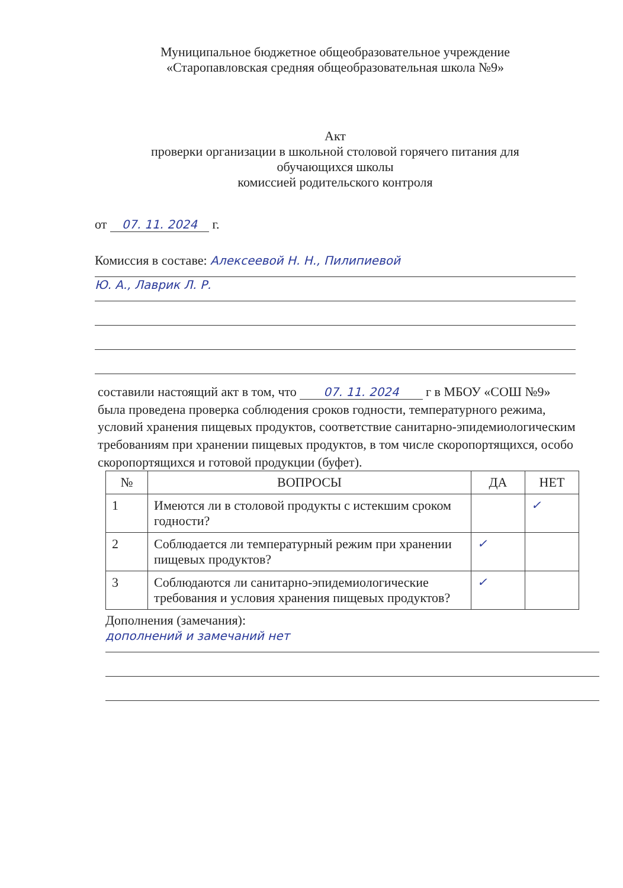Муниципальное бюджетное общеобразовательное учреждение
«Старопавловская средняя общеобразовательная школа №9»
Акт
проверки организации в школьной столовой горячего питания для
обучающихся школы
комиссией родительского контроля
от 07. 11. 2024 г.
Комиссия в составе: Алексеевой Н. Н., Пилипиевой
Ю. А., Лаврик Л. Р.
составили настоящий акт в том, что 07. 11. 2024 г в МБОУ «СОШ №9» была проведена проверка соблюдения сроков годности, температурного режима, условий хранения пищевых продуктов, соответствие санитарно-эпидемиологическим требованиям при хранении пищевых продуктов, в том числе скоропортящихся, особо скоропортящихся и готовой продукции (буфет).
| № | ВОПРОСЫ | ДА | НЕТ |
| --- | --- | --- | --- |
| 1 | Имеются ли в столовой продукты с истекшим сроком годности? | | ✓ |
| 2 | Соблюдается ли температурный режим при хранении пищевых продуктов? | ✓ | |
| 3 | Соблюдаются ли санитарно-эпидемиологические требования и условия хранения пищевых продуктов? | ✓ | |
Дополнения (замечания):
дополнений и замечаний нет